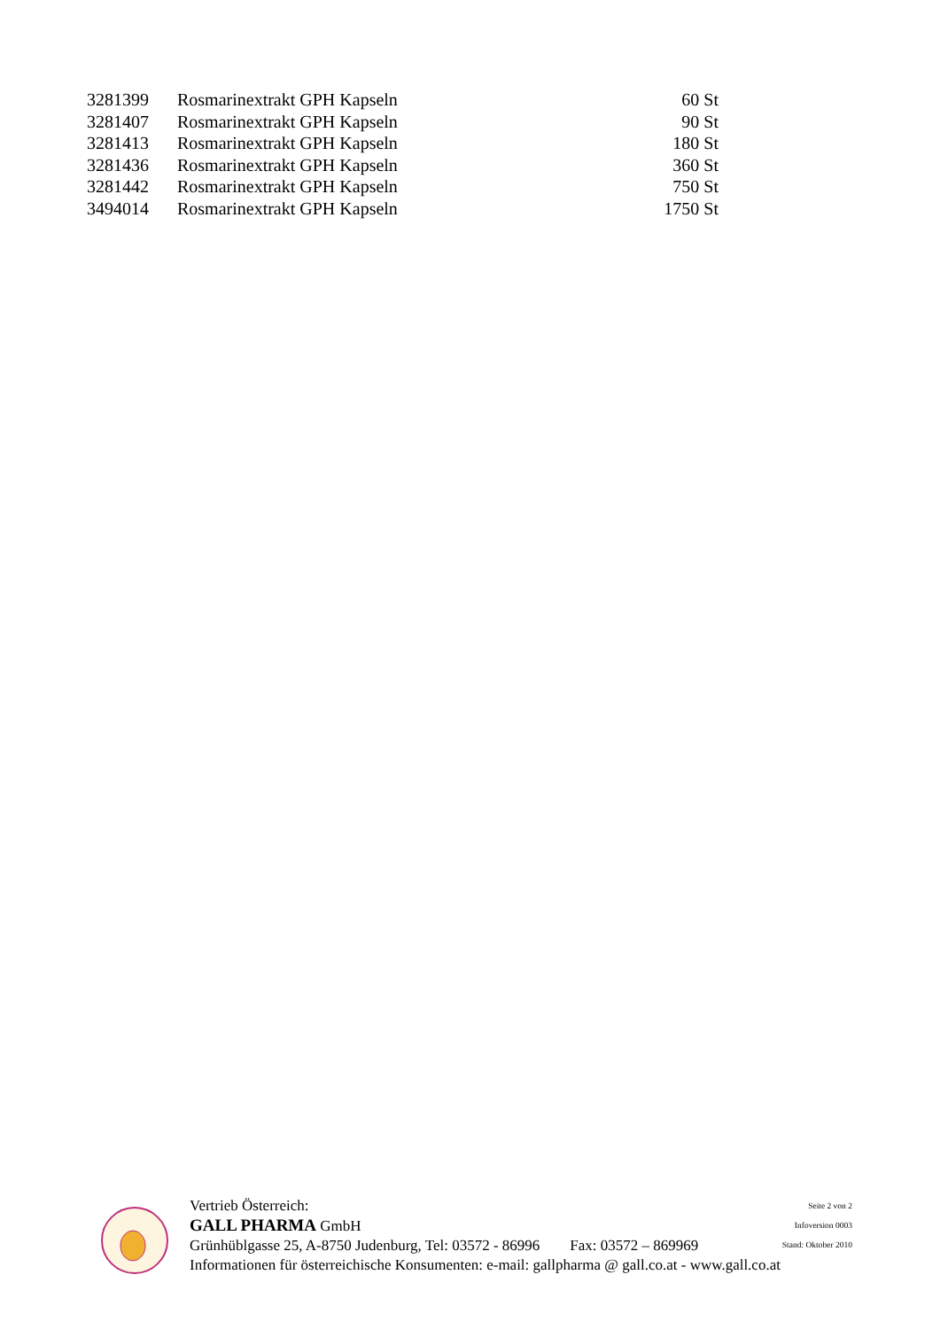| 3281399 | Rosmarinextrakt GPH Kapseln | 60 St |
| 3281407 | Rosmarinextrakt GPH Kapseln | 90 St |
| 3281413 | Rosmarinextrakt GPH Kapseln | 180 St |
| 3281436 | Rosmarinextrakt GPH Kapseln | 360 St |
| 3281442 | Rosmarinextrakt GPH Kapseln | 750 St |
| 3494014 | Rosmarinextrakt GPH Kapseln | 1750 St |
Vertrieb Österreich:
GALL PHARMA GmbH
Grünhüblgasse 25, A-8750 Judenburg, Tel: 03572 - 86996 Fax: 03572 – 869969
Informationen für österreichische Konsumenten: e-mail: gallpharma @ gall.co.at - www.gall.co.at
Seite 2 von 2
Infoversion 0003
Stand: Oktober 2010